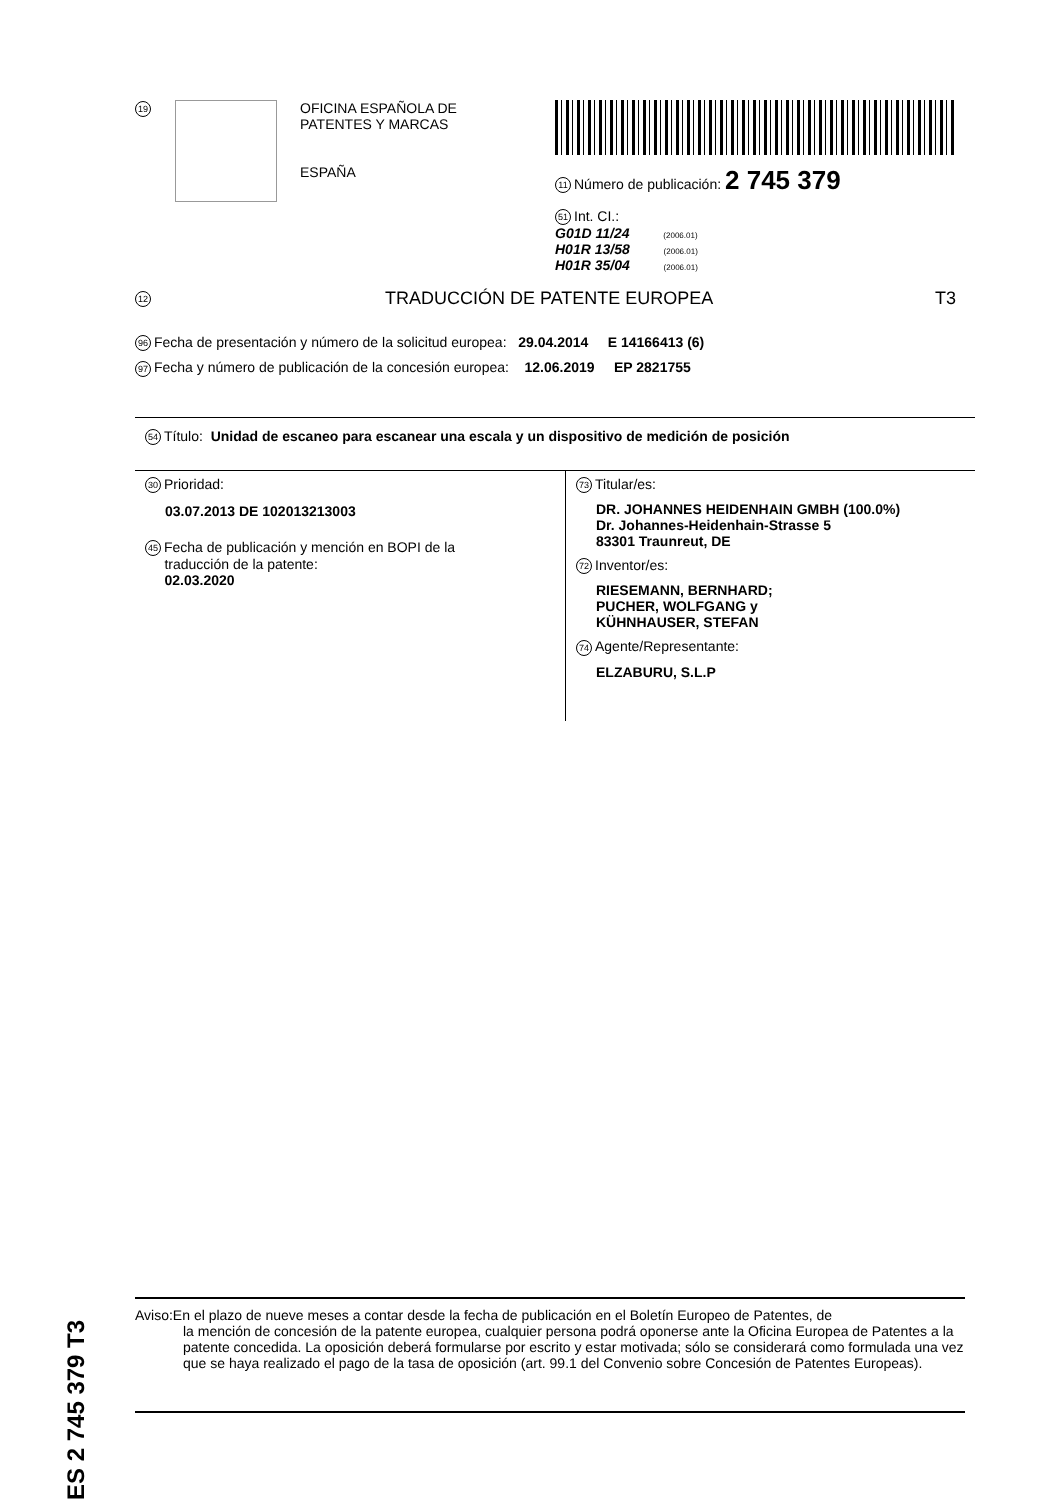19
OFICINA ESPAÑOLA DE
PATENTES Y MARCAS
ESPAÑA
11 Número de publicación: 2 745 379
51 Int. CI.:
G01D 11/24 (2006.01)
H01R 13/58 (2006.01)
H01R 35/04 (2006.01)
12
TRADUCCIÓN DE PATENTE EUROPEA T3
96 Fecha de presentación y número de la solicitud europea: 29.04.2014 E 14166413 (6)
97 Fecha y número de publicación de la concesión europea: 12.06.2019 EP 2821755
54 Título: Unidad de escaneo para escanear una escala y un dispositivo de medición de posición
30 Prioridad:
03.07.2013 DE 102013213003
45 Fecha de publicación y mención en BOPI de la
traducción de la patente:
02.03.2020
73 Titular/es:
DR. JOHANNES HEIDENHAIN GMBH (100.0%)
Dr. Johannes-Heidenhain-Strasse 5
83301 Traunreut, DE
72 Inventor/es:
RIESEMANN, BERNHARD;
PUCHER, WOLFGANG y
KÜHNHAUSER, STEFAN
74 Agente/Representante:
ELZABURU, S.L.P
ES 2 745 379 T3
Aviso:En el plazo de nueve meses a contar desde la fecha de publicación en el Boletín Europeo de Patentes, de
la mención de concesión de la patente europea, cualquier persona podrá oponerse ante la Oficina Europea de Patentes a la patente concedida. La oposición deberá formularse por escrito y estar motivada; sólo se considerará como formulada una vez que se haya realizado el pago de la tasa de oposición (art. 99.1 del Convenio sobre Concesión de Patentes Europeas).